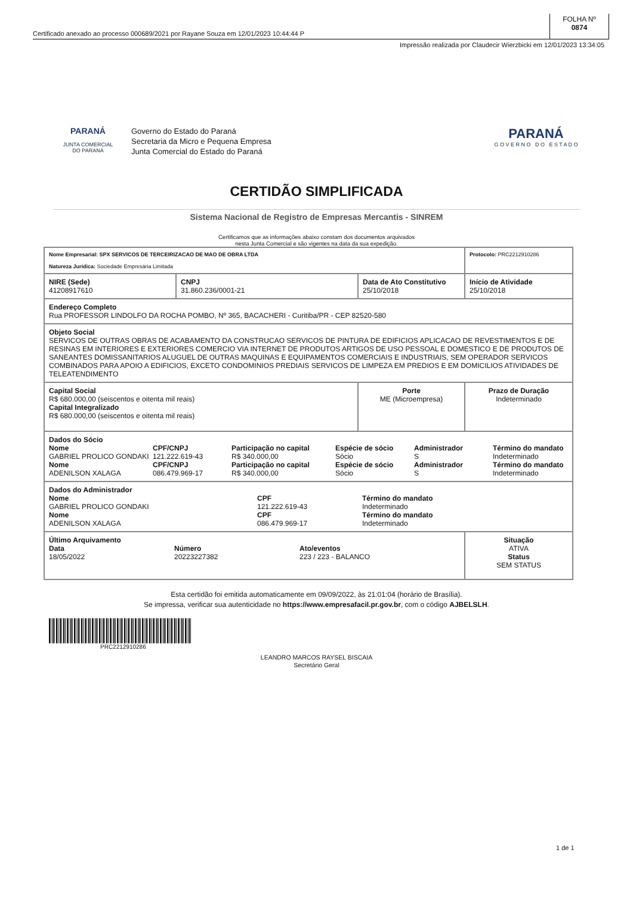Certificado anexado ao processo 000689/2021 por Rayane Souza em 12/01/2023 10:44:44 P
FOLHA Nº
0874
Impressão realizada por Claudecir Wierzbicki em 12/01/2023 13:34:05
PARANÁ
JUNTA COMERCIAL
DO PARANÁ
Governo do Estado do Paraná
Secretaria da Micro e Pequena Empresa
Junta Comercial do Estado do Paraná
PARANÁ
G O V E R N O D O E S T A D O
CERTIDÃO SIMPLIFICADA
Sistema Nacional de Registro de Empresas Mercantis - SINREM
Certificamos que as informações abaixo constam dos documentos arquivados
nesta Junta Comercial e são vigentes na data da sua expedição.
| Nome Empresarial: SPX SERVICOS DE TERCEIRIZACAO DE MAO DE OBRA LTDA Natureza Jurídica: Sociedade Empresária Limitada | | | Protocolo: PRC2212910286 |
| NIRE (Sede) 41208917610 | CNPJ 31.860.236/0001-21 | Data de Ato Constitutivo 25/10/2018 | Início de Atividade 25/10/2018 |
| Endereço Completo Rua PROFESSOR LINDOLFO DA ROCHA POMBO, Nº 365, BACACHERI - Curitiba/PR - CEP 82520-580 | | | |
| Objeto Social SERVICOS DE OUTRAS OBRAS DE ACABAMENTO DA CONSTRUCAO SERVICOS DE PINTURA DE EDIFICIOS APLICACAO DE REVESTIMENTOS E DE RESINAS EM INTERIORES E EXTERIORES COMERCIO VIA INTERNET DE PRODUTOS ARTIGOS DE USO PESSOAL E DOMESTICO E DE PRODUTOS DE SANEANTES DOMISSANITARIOS ALUGUEL DE OUTRAS MAQUINAS E EQUIPAMENTOS COMERCIAIS E INDUSTRIAIS, SEM OPERADOR SERVICOS COMBINADOS PARA APOIO A EDIFICIOS, EXCETO CONDOMINIOS PREDIAIS SERVICOS DE LIMPEZA EM PREDIOS E EM DOMICILIOS ATIVIDADES DE TELEATENDIMENTO | | | |
| Capital Social R$ 680.000,00 (seiscentos e oitenta mil reais) Capital Integralizado R$ 680.000,00 (seiscentos e oitenta mil reais) | | Porte ME (Microempresa) | Prazo de Duração Indeterminado |
| Dados do Sócio Nome CPF/CNPJ Participação no capital Espécie de sócio Administrador Término do mandato GABRIEL PROLICO GONDAKI 121.222.619-43 R$ 340.000,00 Sócio S Indeterminado Nome CPF/CNPJ Participação no capital Espécie de sócio Administrador Término do mandato ADENILSON XALAGA 086.479.969-17 R$ 340.000,00 Sócio S Indeterminado | | | |
| Dados do Administrador Nome CPF Término do mandato GABRIEL PROLICO GONDAKI 121.222.619-43 Indeterminado Nome CPF Término do mandato ADENILSON XALAGA 086.479.969-17 Indeterminado | | | |
| Último Arquivamento Data Número Ato/eventos 18/05/2022 20223227382 223 / 223 - BALANCO | | | Situação ATIVA Status SEM STATUS |
Esta certidão foi emitida automaticamente em 09/09/2022, às 21:01:04 (horário de Brasília).
Se impressa, verificar sua autenticidade no https://www.empresafacil.pr.gov.br, com o código AJBELSLH.
PRC2212910286
LEANDRO MARCOS RAYSEL BISCAIA
Secretário Geral
1 de 1